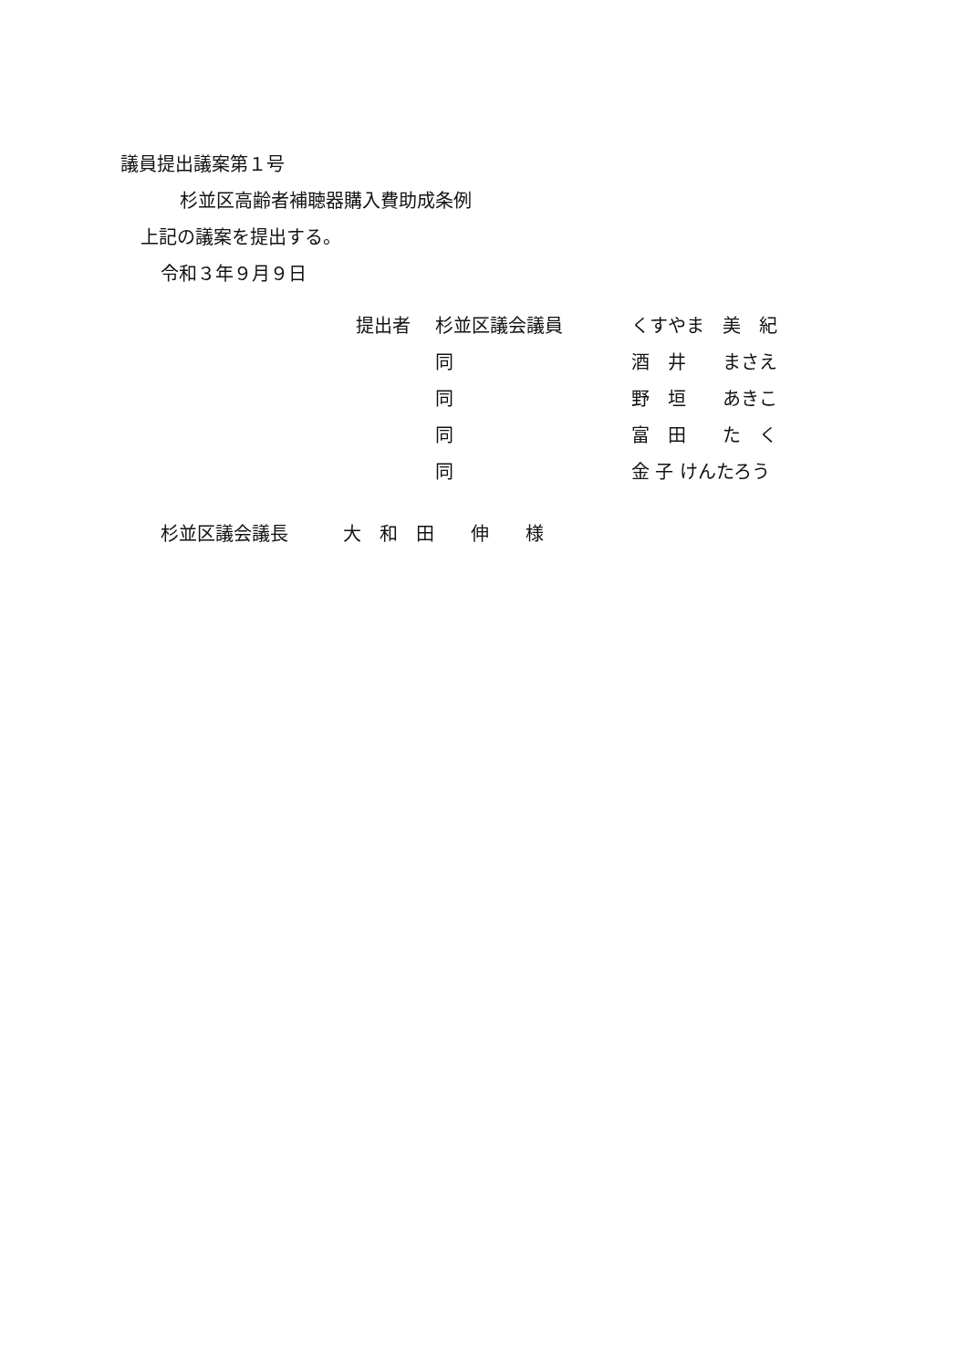議員提出議案第１号
杉並区高齢者補聴器購入費助成条例
上記の議案を提出する。
令和３年９月９日
| 提出者 | 杉並区議会議員 | くすやま 美 紀 |
| | 同 | 酒 井 まさえ |
| | 同 | 野 垣 あきこ |
| | 同 | 富 田 た く |
| | 同 | 金 子 けんたろう |
杉並区議会議長　　　大　和　田　　伸　　様